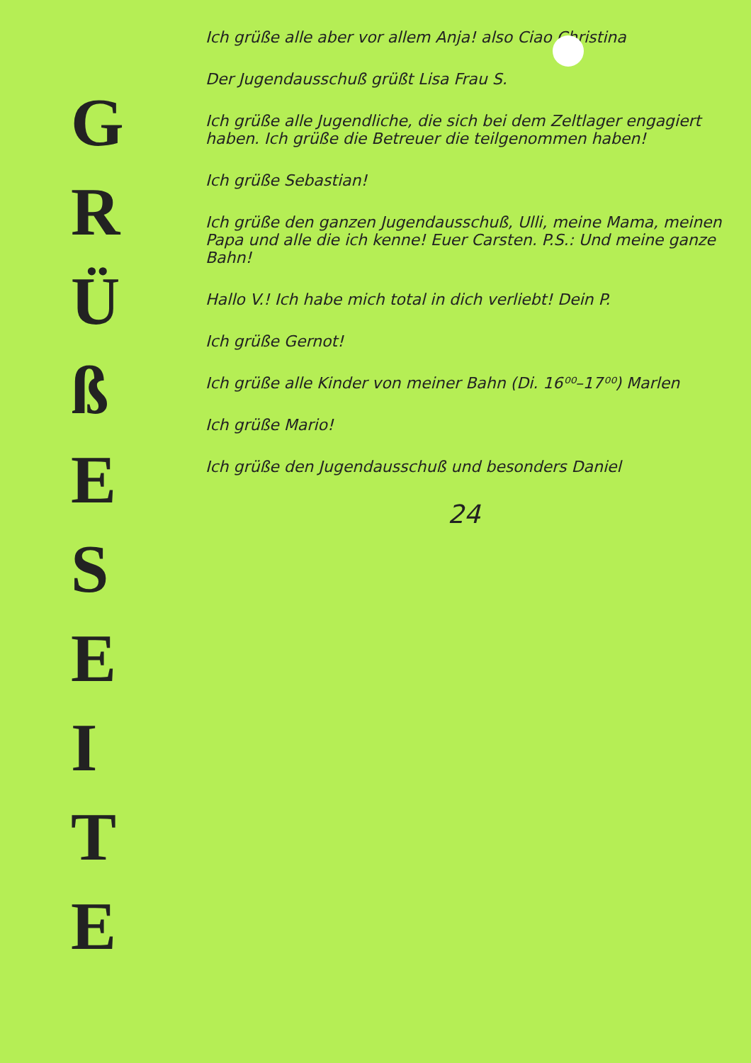G
R
Ü
ß
E
S
E
I
T
E
Ich grüße alle aber vor allem Anja! also Ciao Christina
Der Jugendausschuß grüßt Lisa Frau S.
Ich grüße alle Jugendliche, die sich bei dem Zeltlager engagiert haben. Ich grüße die Betreuer die teilgenommen haben!
Ich grüße Sebastian!
Ich grüße den ganzen Jugendausschuß, Ulli, meine Mama, meinen Papa und alle die ich kenne! Euer Carsten. P.S.: Und meine ganze Bahn!
Hallo V.! Ich habe mich total in dich verliebt! Dein P.
Ich grüße Gernot!
Ich grüße alle Kinder von meiner Bahn (Di. 16⁰⁰–17⁰⁰) Marlen
Ich grüße Mario!
Ich grüße den Jugendausschuß und besonders Daniel
24